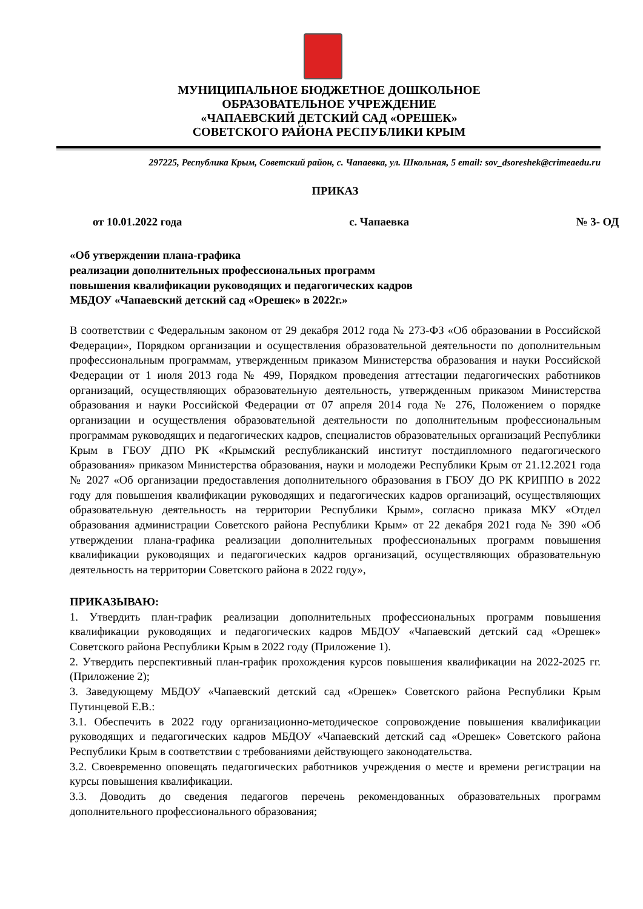МУНИЦИПАЛЬНОЕ БЮДЖЕТНОЕ ДОШКОЛЬНОЕ
ОБРАЗОВАТЕЛЬНОЕ УЧРЕЖДЕНИЕ
«ЧАПАЕВСКИЙ ДЕТСКИЙ САД «ОРЕШЕК»
СОВЕТСКОГО РАЙОНА РЕСПУБЛИКИ КРЫМ
297225, Республика Крым, Советский район, с. Чапаевка, ул. Школьная, 5 email: sov_dsoreshek@crimeaedu.ru
ПРИКАЗ
от 10.01.2022 года с. Чапаевка № 3- ОД
«Об утверждении плана-графика
реализации дополнительных профессиональных программ
повышения квалификации руководящих и педагогических кадров
МБДОУ «Чапаевский детский сад «Орешек» в 2022г.»
В соответствии с Федеральным законом от 29 декабря 2012 года № 273-ФЗ «Об образовании в Российской Федерации», Порядком организации и осуществления образовательной деятельности по дополнительным профессиональным программам, утвержденным приказом Министерства образования и науки Российской Федерации от 1 июля 2013 года № 499, Порядком проведения аттестации педагогических работников организаций, осуществляющих образовательную деятельность, утвержденным приказом Министерства образования и науки Российской Федерации от 07 апреля 2014 года № 276, Положением о порядке организации и осуществления образовательной деятельности по дополнительным профессиональным программам руководящих и педагогических кадров, специалистов образовательных организаций Республики Крым в ГБОУ ДПО РК «Крымский республиканский институт постдипломного педагогического образования» приказом Министерства образования, науки и молодежи Республики Крым от 21.12.2021 года № 2027 «Об организации предоставления дополнительного образования в ГБОУ ДО РК КРИППО в 2022 году для повышения квалификации руководящих и педагогических кадров организаций, осуществляющих образовательную деятельность на территории Республики Крым», согласно приказа МКУ «Отдел образования администрации Советского района Республики Крым» от 22 декабря 2021 года № 390 «Об утверждении плана-графика реализации дополнительных профессиональных программ повышения квалификации руководящих и педагогических кадров организаций, осуществляющих образовательную деятельность на территории Советского района в 2022 году»,
ПРИКАЗЫВАЮ:
1. Утвердить план-график реализации дополнительных профессиональных программ повышения квалификации руководящих и педагогических кадров МБДОУ «Чапаевский детский сад «Орешек» Советского района Республики Крым в 2022 году (Приложение 1).
2. Утвердить перспективный план-график прохождения курсов повышения квалификации на 2022-2025 гг. (Приложение 2);
3. Заведующему МБДОУ «Чапаевский детский сад «Орешек» Советского района Республики Крым Путинцевой Е.В.:
3.1. Обеспечить в 2022 году организационно-методическое сопровождение повышения квалификации руководящих и педагогических кадров МБДОУ «Чапаевский детский сад «Орешек» Советского района Республики Крым в соответствии с требованиями действующего законодательства.
3.2. Своевременно оповещать педагогических работников учреждения о месте и времени регистрации на курсы повышения квалификации.
3.3. Доводить до сведения педагогов перечень рекомендованных образовательных программ дополнительного профессионального образования;